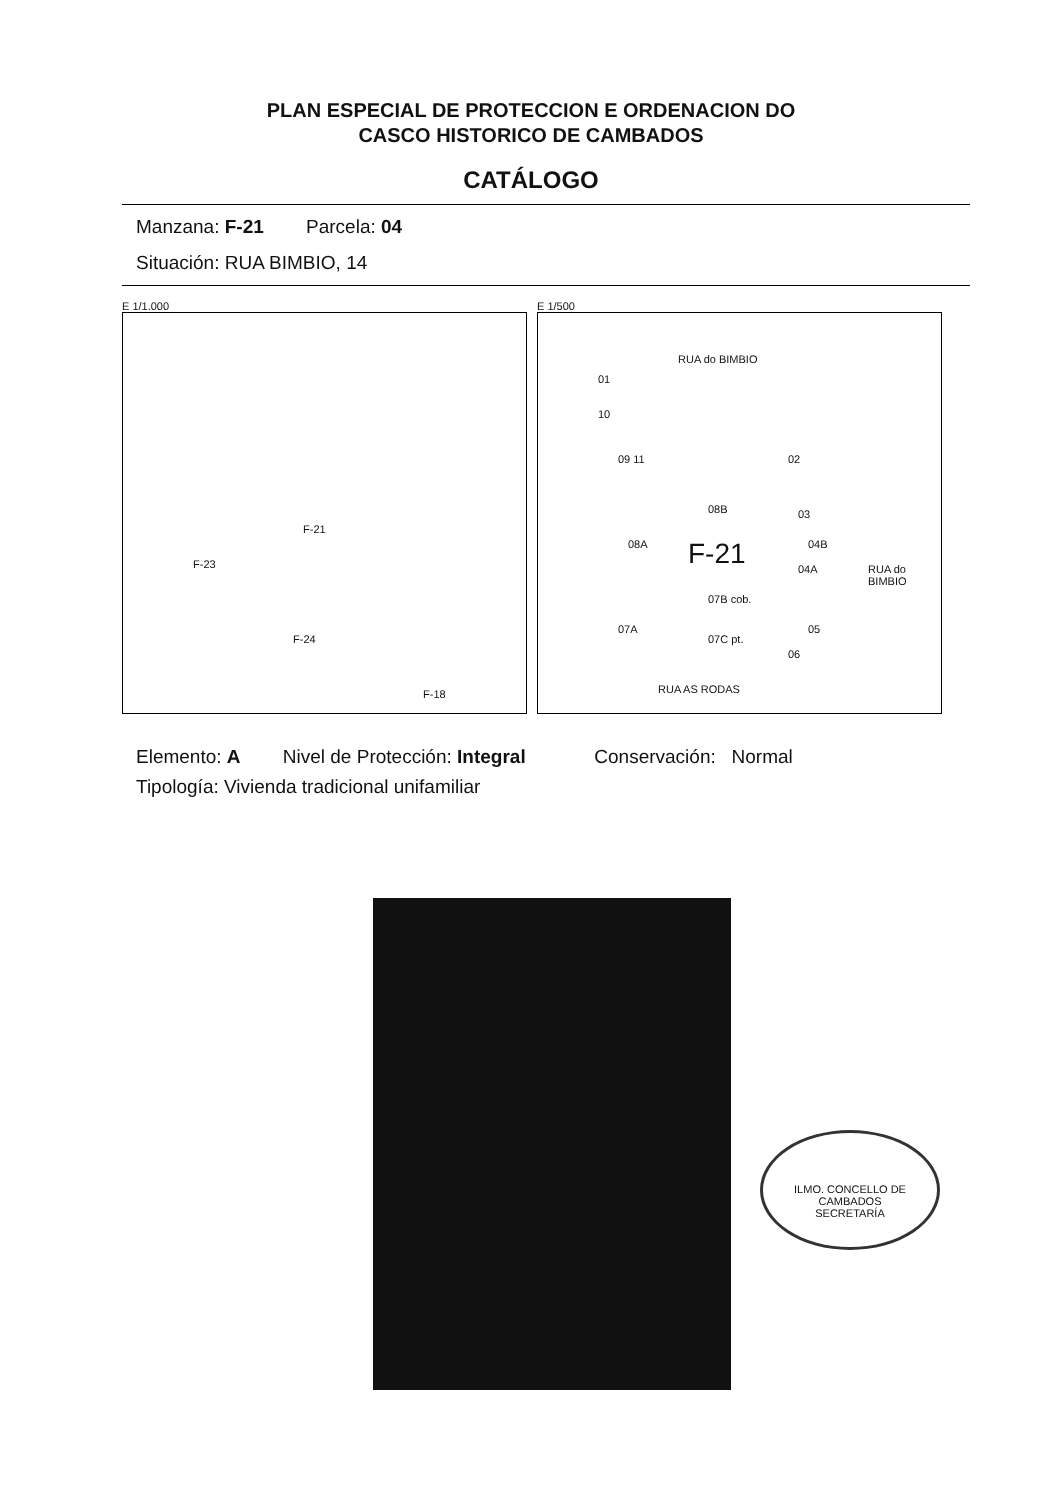PLAN ESPECIAL DE PROTECCION E ORDENACION DO
CASCO HISTORICO DE CAMBADOS
CATÁLOGO
Manzana: F-21 Parcela: 04
Situación: RUA BIMBIO, 14
E 1/1.000
F-21
F-23
F-24
F-18
E 1/500
RUA do BIMBIO
01
10
09 11 02
08B 03
04B 08A F-21 04A
07B cob.
07A
07C pt.
05
06
RUA do BIMBIO
RUA AS RODAS
Elemento: A Nivel de Protección: Integral Conservación: Normal
Tipología: Vivienda tradicional unifamiliar
ILMO. CONCELLO DE CAMBADOS
SECRETARÍA